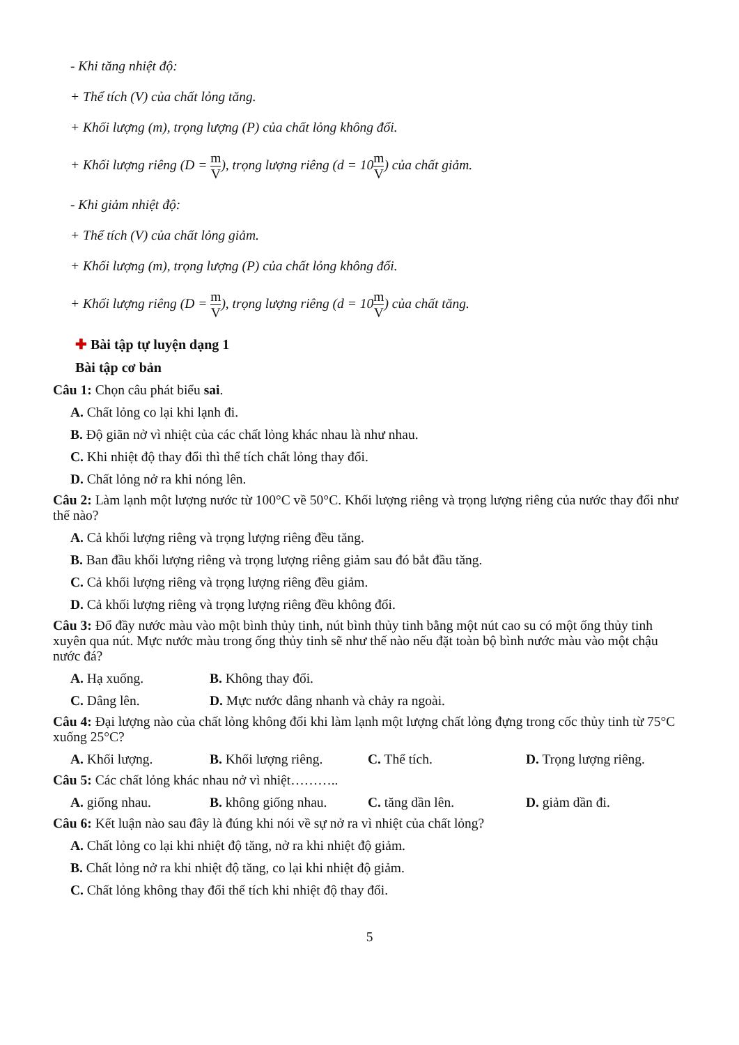- Khi tăng nhiệt độ:
+ Thể tích (V) của chất lỏng tăng.
+ Khối lượng (m), trọng lượng (P) của chất lỏng không đổi.
+ Khối lượng riêng (D = m V), trọng lượng riêng (d = 10m V) của chất giảm.
- Khi giảm nhiệt độ:
+ Thể tích (V) của chất lỏng giảm.
+ Khối lượng (m), trọng lượng (P) của chất lỏng không đổi.
+ Khối lượng riêng (D = m V), trọng lượng riêng (d = 10m V) của chất tăng.
✚ Bài tập tự luyện dạng 1
Bài tập cơ bản
Câu 1: Chọn câu phát biểu sai.
A. Chất lỏng co lại khi lạnh đi.
B. Độ giãn nở vì nhiệt của các chất lỏng khác nhau là như nhau.
C. Khi nhiệt độ thay đổi thì thể tích chất lỏng thay đổi.
D. Chất lỏng nở ra khi nóng lên.
Câu 2: Làm lạnh một lượng nước từ 100°C về 50°C. Khối lượng riêng và trọng lượng riêng của nước thay đổi như thế nào?
A. Cả khối lượng riêng và trọng lượng riêng đều tăng.
B. Ban đầu khối lượng riêng và trọng lượng riêng giảm sau đó bắt đầu tăng.
C. Cả khối lượng riêng và trọng lượng riêng đều giảm.
D. Cả khối lượng riêng và trọng lượng riêng đều không đổi.
Câu 3: Đổ đầy nước màu vào một bình thủy tinh, nút bình thủy tinh bằng một nút cao su có một ống thủy tinh xuyên qua nút. Mực nước màu trong ống thủy tinh sẽ như thế nào nếu đặt toàn bộ bình nước màu vào một chậu nước đá?
A. Hạ xuống. B. Không thay đổi.
C. Dâng lên. D. Mực nước dâng nhanh và chảy ra ngoài.
Câu 4: Đại lượng nào của chất lỏng không đổi khi làm lạnh một lượng chất lỏng đựng trong cốc thủy tinh từ 75°C xuống 25°C?
A. Khối lượng. B. Khối lượng riêng.
C. Thể tích. D. Trọng lượng riêng.
Câu 5: Các chất lỏng khác nhau nở vì nhiệt………..
A. giống nhau. B. không giống nhau.
C. tăng dần lên. D. giảm dần đi.
Câu 6: Kết luận nào sau đây là đúng khi nói về sự nở ra vì nhiệt của chất lỏng?
A. Chất lỏng co lại khi nhiệt độ tăng, nở ra khi nhiệt độ giảm.
B. Chất lỏng nở ra khi nhiệt độ tăng, co lại khi nhiệt độ giảm.
C. Chất lỏng không thay đổi thể tích khi nhiệt độ thay đổi.
5